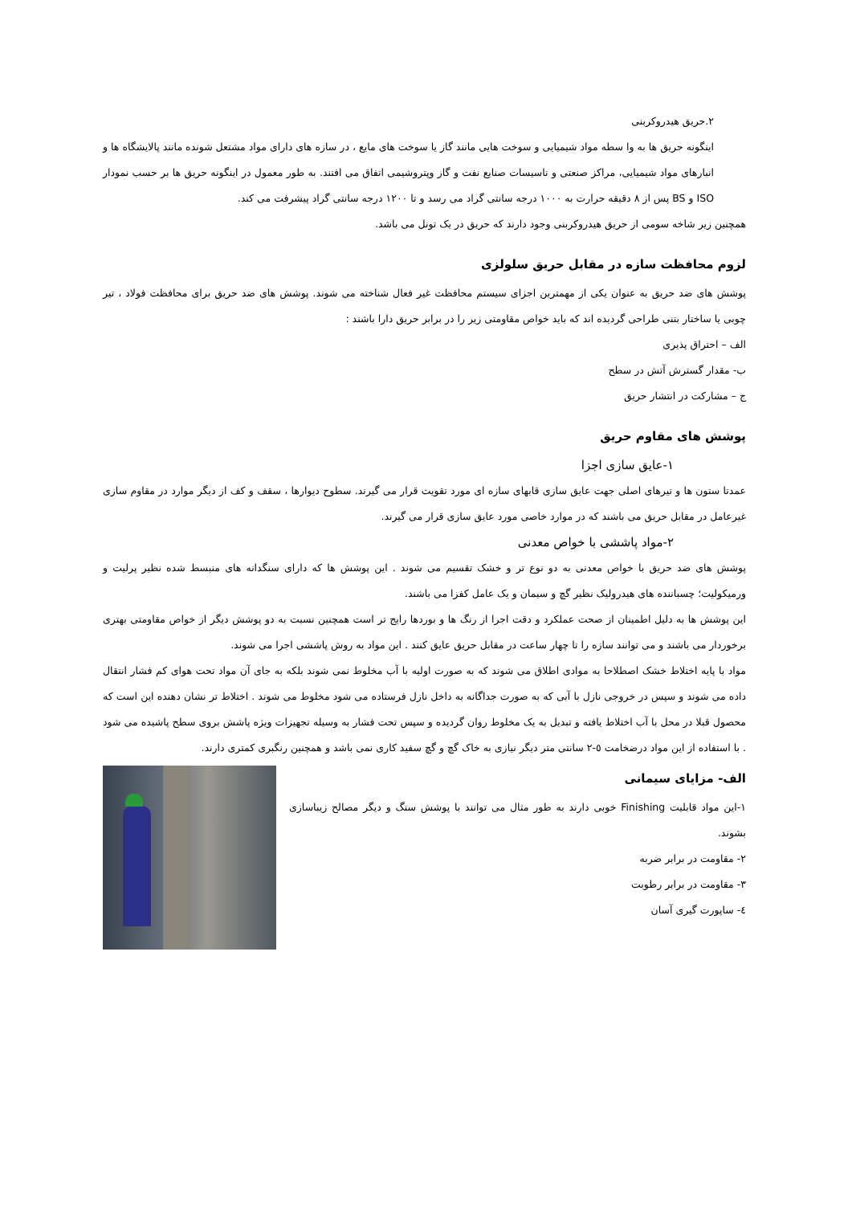٢.حریق هیدروکربنی
اینگونه حریق ها به وا سطه مواد شیمیایی و سوخت هایی مانند گاز یا سوخت های مایع ، در سازه های دارای مواد مشتعل شونده مانند پالایشگاه ها و انبارهای مواد شیمیایی، مراکز صنعتی و تاسیسات صنایع نفت و گاز وپتروشیمی اتفاق می افتند. به طور معمول در اینگونه حریق ها بر حسب نمودار ISO و BS پس از ٨ دقیقه حرارت به ١٠٠٠ درجه سانتی گراد می رسد و تا ١٢٠٠ درجه سانتی گراد پیشرفت می کند.
همچنین زیر شاخه سومی از حریق هیدروکربنی وجود دارند که حریق در یک تونل می باشد.
لزوم محافظت سازه در مقابل حریق سلولزی
پوشش های ضد حریق به عنوان یکی از مهمترین اجزای سیستم محافظت غیر فعال شناخته می شوند. پوشش های ضد حریق برای محافظت فولاد ، تیر چوبی یا ساختار بتنی طراحی گردیده اند که باید خواص مقاومتی زیر را در برابر حریق دارا باشند :
الف – احتراق پذیری
ب- مقدار گسترش آتش در سطح
ج – مشارکت در انتشار حریق
پوشش های مقاوم حریق
١-عایق سازی اجزا
عمدتا ستون ها و تیرهای اصلی جهت عایق سازی قابهای سازه ای مورد تقویت قرار می گیرند. سطوح دیوارها ، سقف و کف از دیگر موارد در مقاوم سازی غیرعامل در مقابل حریق می باشند که در موارد خاصی مورد عایق سازی قرار می گیرند.
٢-مواد پاششی با خواص معدنی
پوشش های ضد حریق با خواص معدنی به دو نوع تر و خشک تقسیم می شوند . این پوشش ها که دارای سنگدانه های منبسط شده نظیر پرلیت و ورمیکولیت؛ چسباننده های هیدرولیک نظیر گچ و سیمان و یک عامل کفزا می باشند.
این پوشش ها به دلیل اطمینان از صحت عملکرد و دقت اجرا از رنگ ها و بوردها رایج تر است همچنین نسبت به دو پوشش دیگر از خواص مقاومتی بهتری برخوردار می باشند و می توانند سازه را تا چهار ساعت در مقابل حریق عایق کنند . این مواد به روش پاششی اجرا می شوند.
مواد با پایه اختلاط خشک اصطلاحا به موادی اطلاق می شوند که به صورت اولیه با آب مخلوط نمی شوند بلکه به جای آن مواد تحت هوای کم فشار انتقال داده می شوند و سپس در خروجی نازل با آبی که به صورت جداگانه به داخل نازل فرستاده می شود مخلوط می شوند . اختلاط تر نشان دهنده این است که محصول قبلا در محل با آب اختلاط یافته و تبدیل به یک مخلوط روان گردیده و سپس تحت فشار به وسیله تجهیزات ویژه پاشش بروی سطح پاشیده می شود . با استفاده از این مواد درضخامت ٥-٢ سانتی متر دیگر نیازی به خاک گچ و گچ سفید کاری نمی باشد و همچنین رنگبری کمتری دارند.
الف- مزایای سیمانی
١-این مواد قابلیت Finishing خوبی دارند به طور مثال می توانند با پوشش سنگ و دیگر مصالح زیباسازی بشوند.
٢- مقاومت در برابر ضربه
٣- مقاومت در برابر رطوبت
٤- ساپورت گیری آسان